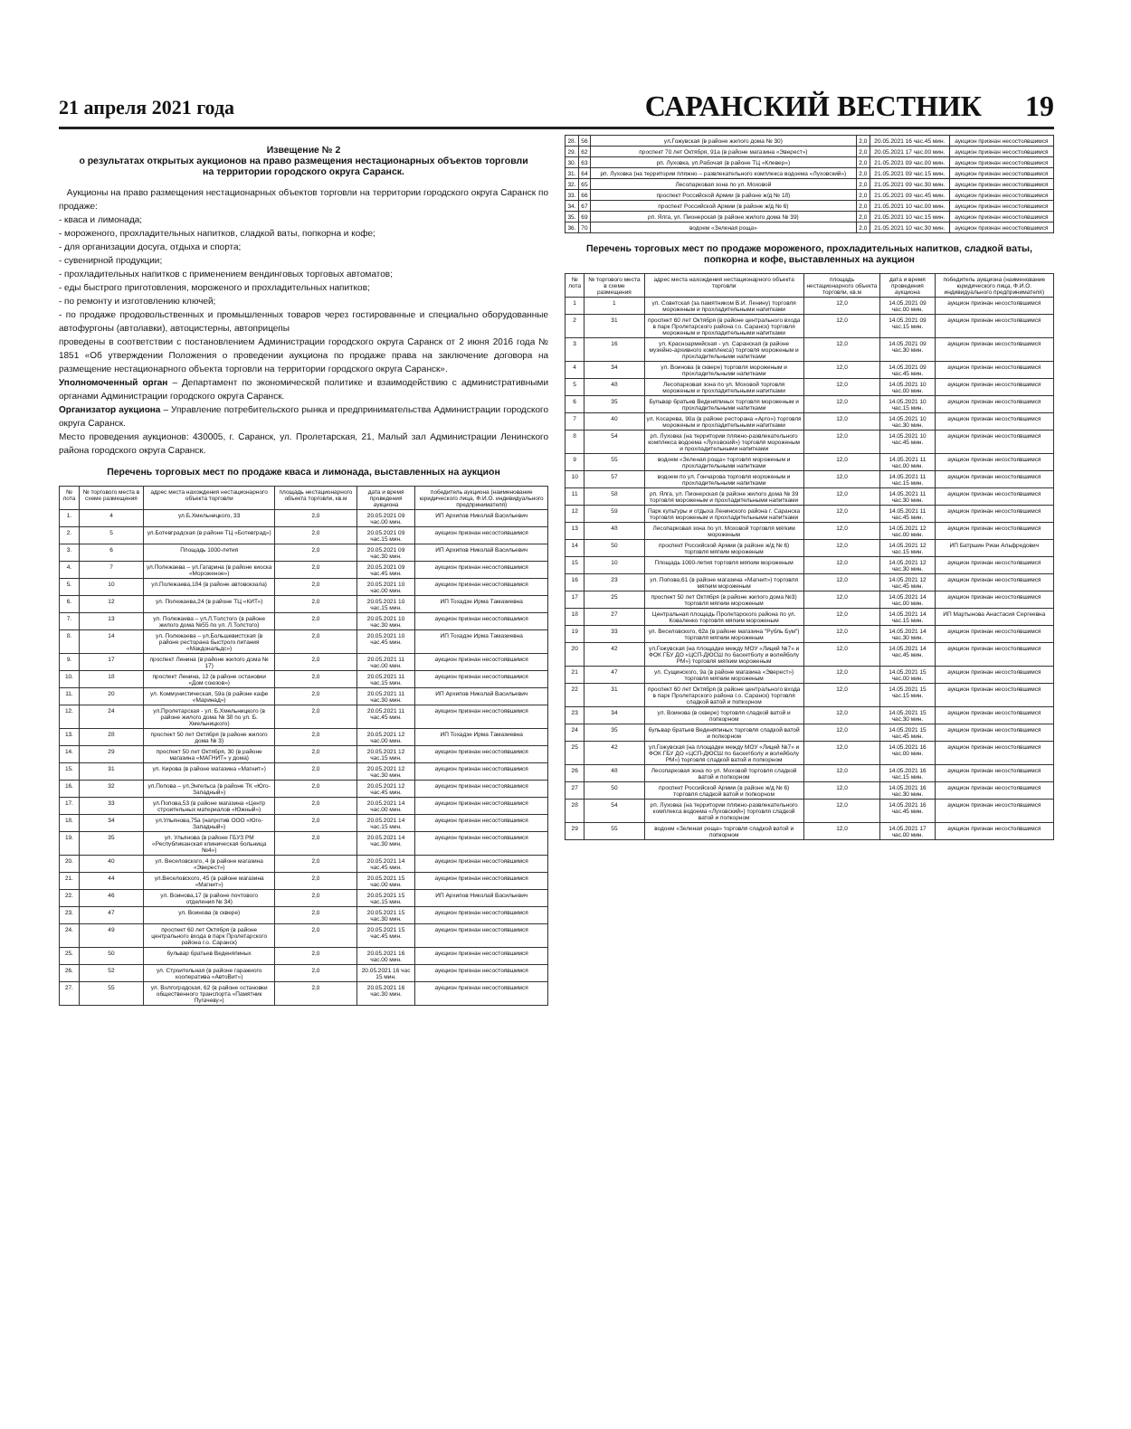21 апреля 2021 года
САРАНСКИЙ ВЕСТНИК 19
Извещение № 2
о результатах открытых аукционов на право размещения нестационарных объектов торговли
на территории городского округа Саранск.
Аукционы на право размещения нестационарных объектов торговли на территории городского округа Саранск по продаже:
- кваса и лимонада;
- мороженого, прохладительных напитков, сладкой ваты, попкорна и кофе;
- для организации досуга, отдыха и спорта;
- сувенирной продукции;
- прохладительных напитков с применением вендинговых торговых автоматов;
- еды быстрого приготовления, мороженого и прохладительных напитков;
- по ремонту и изготовлению ключей;
- по продаже продовольственных и промышленных товаров через гостированные и специально оборудованные автофургоны (автолавки), автоцистерны, автоприцепы
проведены в соответствии с постановлением Администрации городского округа Саранск от 2 июня 2016 года № 1851 «Об утверждении Положения о проведении аукциона по продаже права на заключение договора на размещение нестационарного объекта торговли на территории городского округа Саранск».
Уполномоченный орган – Департамент по экономической политике и взаимодействию с административными органами Администрации городского округа Саранск.
Организатор аукциона – Управление потребительского рынка и предпринимательства Администрации городского округа Саранск.
Место проведения аукционов: 430005, г. Саранск, ул. Пролетарская, 21, Малый зал Администрации Ленинского района городского округа Саранск.
Перечень торговых мест по продаже кваса и лимонада, выставленных на аукцион
| № лота | № торгового места в схеме размещения | адрес места нахождения нестационарного объекта торговли | площадь нестационарного объекта торговли, кв.м | дата и время проведения аукциона | победитель аукциона (наименование юридического лица, Ф.И.О. индивидуального предпринимателя) |
| --- | --- | --- | --- | --- | --- |
| 1. | 4 | ул.Б.Хмельницкого, 33 | 2,0 | 20.05.2021 09 час.00 мин. | ИП Архипов Николай Васильевич |
| 2. | 5 | ул.Ботевградская (в районе ТЦ «Ботевград») | 2,0 | 20.05.2021 09 час.15 мин. | аукцион признан несостоявшимся |
| 3. | 6 | Площадь 1000-летия | 2,0 | 20.05.2021 09 час.30 мин. | ИП Архипов Николай Васильевич |
| 4. | 7 | ул.Полежаева – ул.Гагарина (в районе киоска «Мороженое») | 2,0 | 20.05.2021 09 час.45 мин. | аукцион признан несостоявшимся |
| 5. | 10 | ул.Полежаева,184 (в районе автовокзала) | 2,0 | 20.05.2021 10 час.00 мин. | аукцион признан несостоявшимся |
| 6. | 12 | ул. Полежаева,24 (в районе ТЦ «КИТ») | 2,0 | 20.05.2021 10 час.15 мин. | ИП Тохадзе Ирма Тамазиевна |
| 7. | 13 | ул. Полежаева – ул.Л.Толстого (в районе жилого дома №55 по ул. Л.Толстого) | 2,0 | 20.05.2021 10 час.30 мин. | аукцион признан несостоявшимся |
| 8. | 14 | ул. Полежаева – ул.Большевистская (в районе ресторана быстрого питания «Макдональдс») | 2,0 | 20.05.2021 10 час.45 мин. | ИП Тохадзе Ирма Тамазиевна |
| 9. | 17 | проспект Ленина (в районе жилого дома № 17) | 2,0 | 20.05.2021 11 час.00 мин. | аукцион признан несостоявшимся |
| 10. | 18 | проспект Ленина, 12 (в районе остановки «Дом союзов») | 2,0 | 20.05.2021 11 час.15 мин. | аукцион признан несостоявшимся |
| 11. | 20 | ул. Коммунистическая, 59а (в районе кафе «Маринад») | 2,0 | 20.05.2021 11 час.30 мин. | ИП Архипов Николай Васильевич |
| 12. | 24 | ул.Пролетарская - ул. Б.Хмельницкого (в районе жилого дома № 38 по ул. Б. Хмельницкого) | 2,0 | 20.05.2021 11 час.45 мин. | аукцион признан несостоявшимся |
| 13. | 28 | проспект 50 лет Октября (в районе жилого дома № 3) | 2,0 | 20.05.2021 12 час.00 мин. | ИП Тохадзе Ирма Тамазиевна |
| 14. | 29 | проспект 50 лет Октября, 30 (в районе магазина «МАГНИТ» у дома) | 2,0 | 20.05.2021 12 час.15 мин. | аукцион признан несостоявшимся |
| 15. | 31 | ул. Кирова (в районе магазина «Магнит») | 2,0 | 20.05.2021 12 час.30 мин. | аукцион признан несостоявшимся |
| 16. | 32 | ул.Попова – ул.Энгельса (в районе ТК «Юго-Западный») | 2,0 | 20.05.2021 12 час.45 мин. | аукцион признан несостоявшимся |
| 17. | 33 | ул.Попова,53 (в районе магазина «Центр строительных материалов «Южный») | 2,0 | 20.05.2021 14 час.00 мин. | аукцион признан несостоявшимся |
| 18. | 34 | ул.Ульянова,75а (напротив ООО «Юго-Западный») | 2,0 | 20.05.2021 14 час.15 мин. | аукцион признан несостоявшимся |
| 19. | 35 | ул. Ульянова (в районе ГБУЗ РМ «Республиканская клиническая больница №4») | 2,0 | 20.05.2021 14 час.30 мин. | аукцион признан несостоявшимся |
| 20. | 40 | ул. Веселовского, 4 (в районе магазина «Эверест») | 2,0 | 20.05.2021 14 час.45 мин. | аукцион признан несостоявшимся |
| 21. | 44 | ул.Веселовского, 45 (в районе магазина «Магнит») | 2,0 | 20.05.2021 15 час.00 мин. | аукцион признан несостоявшимся |
| 22. | 46 | ул. Воинова,17 (в районе почтового отделения № 34) | 2,0 | 20.05.2021 15 час.15 мин. | ИП Архипов Николай Васильевич |
| 23. | 47 | ул. Воинова (в сквере) | 2,0 | 20.05.2021 15 час.30 мин. | аукцион признан несостоявшимся |
| 24. | 49 | проспект 60 лет Октября (в районе центрального входа в парк Пролетарского района г.о. Саранск) | 2,0 | 20.05.2021 15 час.45 мин. | аукцион признан несостоявшимся |
| 25. | 50 | бульвар братьев Веденяпиных | 2,0 | 20.05.2021 16 час.00 мин. | аукцион признан несостоявшимся |
| 26. | 52 | ул. Строительная (в районе гаражного кооператива «АвтоВит») | 2,0 | 20.05.2021 16 час 15 мин. | аукцион признан несостоявшимся |
| 27. | 55 | ул. Волгоградская, 62 (в районе остановки общественного транспорта «Памятник Пугачеву») | 2,0 | 20.05.2021 16 час.30 мин. | аукцион признан несостоявшимся |
| 28. | 56 | ул.Гожувская (в районе жилого дома № 30) | 2,0 | 20.05.2021 16 час.45 мин. | аукцион признан несостоявшимся |
| 29. | 62 | проспект 70 лет Октября, 91а (в районе магазина «Эверест») | 2,0 | 20.05.2021 17 час.00 мин. | аукцион признан несостоявшимся |
| 30. | 63 | рп. Луховка, ул.Рабочая (в районе ТЦ «Клевер») | 2,0 | 21.05.2021 09 час.00 мин. | аукцион признан несостоявшимся |
| 31. | 64 | рп. Луховка (на территории пляжно – развлекательного комплекса водоема «Луховский») | 2,0 | 21.05.2021 09 час.15 мин. | аукцион признан несостоявшимся |
| 32. | 65 | Лесопарковая зона по ул. Моховой | 2,0 | 21.05.2021 09 час.30 мин. | аукцион признан несостоявшимся |
| 33. | 66 | проспект Российской Армии (в районе ж/д № 18) | 2,0 | 21.05.2021 09 час.45 мин. | аукцион признан несостоявшимся |
| 34. | 67 | проспект Российской Армии (в районе ж/д № 6) | 2,0 | 21.05.2021 10 час.00 мин. | аукцион признан несостоявшимся |
| 35. | 69 | рп. Ялга, ул. Пионерская (в районе жилого дома № 39) | 2,0 | 21.05.2021 10 час.15 мин. | аукцион признан несостоявшимся |
| 36. | 70 | водоем «Зеленая роща» | 2,0 | 21.05.2021 10 час.30 мин. | аукцион признан несостоявшимся |
Перечень торговых мест по продаже мороженого, прохладительных напитков, сладкой ваты, попкорна и кофе, выставленных на аукцион
| № лота | № торгового места в схеме размещения | адрес места нахождения нестационарного объекта торговли | площадь нестационарного объекта торговли, кв.м | дата и время проведения аукциона | победитель аукциона (наименование юридического лица, Ф.И.О. индивидуального предпринимателя) |
| --- | --- | --- | --- | --- | --- |
| 1 | 1 | ул. Советская (за памятником В.И. Ленину) торговля мороженым и прохладительными напитками | 12,0 | 14.05.2021 09 час.00 мин. | аукцион признан несостоявшимся |
| 2 | 31 | проспект 60 лет Октября (в районе центрального входа в парк Пролетарского района г.о. Саранск) торговля мороженым и прохладительными напитками | 12,0 | 14.05.2021 09 час.15 мин. | аукцион признан несостоявшимся |
| 3 | 16 | ул. Красноармейская - ул. Саранская (в районе музейно-архивного комплекса) торговля мороженым и прохладительными напитками | 12,0 | 14.05.2021 09 час.30 мин. | аукцион признан несостоявшимся |
| 4 | 34 | ул. Воинова (в сквере) торговля мороженым и прохладительными напитками | 12,0 | 14.05.2021 09 час.45 мин. | аукцион признан несостоявшимся |
| 5 | 48 | Лесопарковая зона по ул. Моховой торговля мороженым и прохладительными напитками | 12,0 | 14.05.2021 10 час.00 мин. | аукцион признан несостоявшимся |
| 6 | 35 | Бульвар братьев Веденяпиных торговля мороженым и прохладительными напитками | 12,0 | 14.05.2021 10 час.15 мин. | аукцион признан несостоявшимся |
| 7 | 40 | ул. Косарева, 90а (в районе ресторана «Арго») торговля мороженым и прохладительными напитками | 12,0 | 14.05.2021 10 час.30 мин. | аукцион признан несостоявшимся |
| 8 | 54 | рп. Луховка (на территории пляжно-развлекательного комплекса водоема «Луховский») торговля мороженым и прохладительными напитками | 12,0 | 14.05.2021 10 час.45 мин. | аукцион признан несостоявшимся |
| 9 | 55 | водоем «Зеленая роща» торговля мороженым и прохладительными напитками | 12,0 | 14.05.2021 11 час.00 мин. | аукцион признан несостоявшимся |
| 10 | 57 | водоем по ул. Гончарова торговля мороженым и прохладительными напитками | 12,0 | 14.05.2021 11 час.15 мин. | аукцион признан несостоявшимся |
| 11 | 58 | рп. Ялга, ул. Пионерская (в районе жилого дома № 39 торговля мороженым и прохладительными напитками | 12,0 | 14.05.2021 11 час.30 мин. | аукцион признан несостоявшимся |
| 12 | 59 | Парк культуры и отдыха Ленинского района г. Саранска торговля мороженым и прохладительными напитками | 12,0 | 14.05.2021 11 час.45 мин. | аукцион признан несостоявшимся |
| 13 | 48 | Лесопарковая зона по ул. Моховой торговля мягким мороженым | 12,0 | 14.05.2021 12 час.00 мин. | аукцион признан несостоявшимся |
| 14 | 50 | проспект Российской Армии (в районе ж/д № 6) торговля мягким мороженым | 12,0 | 14.05.2021 12 час.15 мин. | ИП Батршин Риан Альфредович |
| 15 | 10 | Площадь 1000-летия торговля мягким мороженым | 12,0 | 14.05.2021 12 час.30 мин. | аукцион признан несостоявшимся |
| 16 | 23 | ул. Попова,61 (в районе магазина «Магнит») торговля мягким мороженым | 12,0 | 14.05.2021 12 час.45 мин. | аукцион признан несостоявшимся |
| 17 | 25 | проспект 50 лет Октября (в районе жилого дома №3) торговля мягким мороженым | 12,0 | 14.05.2021 14 час.00 мин. | аукцион признан несостоявшимся |
| 18 | 27 | Центральная площадь Пролетарского района по ул. Коваленко торговля мягким мороженым | 12,0 | 14.05.2021 14 час.15 мин. | ИП Мартынова Анастасия Сергеевна |
| 19 | 33 | ул. Веселовского, 62а (в районе магазина "Рубль Бум") торговля мягким мороженым | 12,0 | 14.05.2021 14 час.30 мин. | аукцион признан несостоявшимся |
| 20 | 42 | ул.Гожувская (на площадке между МОУ «Лицей №7» и ФОК ГБУ ДО «ЦСП-ДЮСШ по баскетболу и волейболу РМ») торговля мягким мороженым | 12,0 | 14.05.2021 14 час.45 мин. | аукцион признан несостоявшимся |
| 21 | 47 | ул. Сущинского, 9а (в районе магазина «Эверест») торговля мягким мороженым | 12,0 | 14.05.2021 15 час.00 мин. | аукцион признан несостоявшимся |
| 22 | 31 | проспект 60 лет Октября (в районе центрального входа в парк Пролетарского района г.о. Саранск) торговля сладкой ватой и попкорном | 12,0 | 14.05.2021 15 час.15 мин. | аукцион признан несостоявшимся |
| 23 | 34 | ул. Воинова (в сквере) торговля сладкой ватой и попкорном | 12,0 | 14.05.2021 15 час.30 мин. | аукцион признан несостоявшимся |
| 24 | 35 | бульвар братьев Веденяпиных торговля сладкой ватой и попкорном | 12,0 | 14.05.2021 15 час.45 мин. | аукцион признан несостоявшимся |
| 25 | 42 | ул.Гожувская (на площадке между МОУ «Лицей №7» и ФОК ГБУ ДО «ЦСП-ДЮСШ по баскетболу и волейболу РМ») торговля сладкой ватой и попкорном | 12,0 | 14.05.2021 16 час.00 мин. | аукцион признан несостоявшимся |
| 26 | 48 | Лесопарковая зона по ул. Моховой торговля сладкой ватой и попкорном | 12,0 | 14.05.2021 16 час.15 мин. | аукцион признан несостоявшимся |
| 27 | 50 | проспект Российской Армии (в районе ж/д № 6) торговля сладкой ватой и попкорном | 12,0 | 14.05.2021 16 час.30 мин. | аукцион признан несостоявшимся |
| 28 | 54 | рп. Луховка (на территории пляжно-развлекательного комплекса водоема «Луховский») торговля сладкой ватой и попкорном | 12,0 | 14.05.2021 16 час.45 мин. | аукцион признан несостоявшимся |
| 29 | 55 | водоем «Зеленая роща» торговля сладкой ватой и попкорном | 12,0 | 14.05.2021 17 час.00 мин. | аукцион признан несостоявшимся |